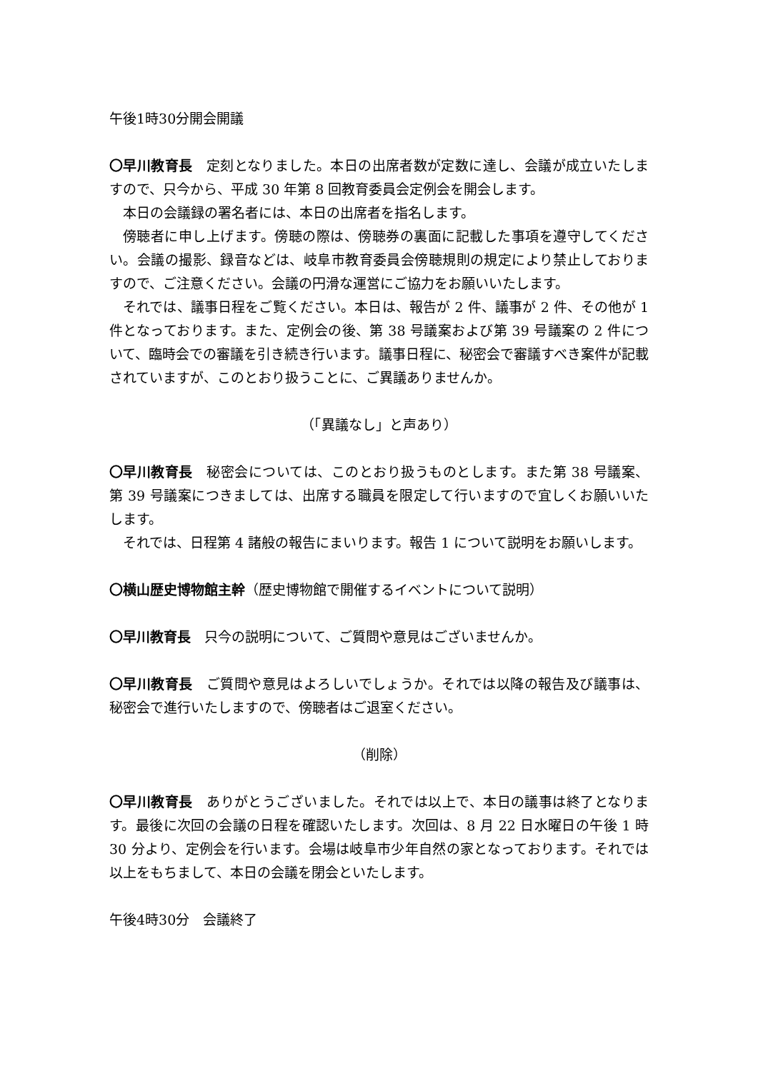午後1時30分開会開議
〇早川教育長　定刻となりました。本日の出席者数が定数に達し、会議が成立いたしますので、只今から、平成 30 年第 8 回教育委員会定例会を開会します。
本日の会議録の署名者には、本日の出席者を指名します。
傍聴者に申し上げます。傍聴の際は、傍聴券の裏面に記載した事項を遵守してください。会議の撮影、録音などは、岐阜市教育委員会傍聴規則の規定により禁止しておりますので、ご注意ください。会議の円滑な運営にご協力をお願いいたします。
それでは、議事日程をご覧ください。本日は、報告が 2 件、議事が 2 件、その他が 1 件となっております。また、定例会の後、第 38 号議案および第 39 号議案の 2 件について、臨時会での審議を引き続き行います。議事日程に、秘密会で審議すべき案件が記載されていますが、このとおり扱うことに、ご異議ありませんか。
（「異議なし」と声あり）
〇早川教育長　秘密会については、このとおり扱うものとします。また第 38 号議案、第 39 号議案につきましては、出席する職員を限定して行いますので宜しくお願いいたします。
それでは、日程第 4 諸般の報告にまいります。報告 1 について説明をお願いします。
〇横山歴史博物館主幹（歴史博物館で開催するイベントについて説明）
〇早川教育長　只今の説明について、ご質問や意見はございませんか。
〇早川教育長　ご質問や意見はよろしいでしょうか。それでは以降の報告及び議事は、秘密会で進行いたしますので、傍聴者はご退室ください。
（削除）
〇早川教育長　ありがとうございました。それでは以上で、本日の議事は終了となります。最後に次回の会議の日程を確認いたします。次回は、8 月 22 日水曜日の午後 1 時 30 分より、定例会を行います。会場は岐阜市少年自然の家となっております。それでは以上をもちまして、本日の会議を閉会といたします。
午後4時30分　会議終了